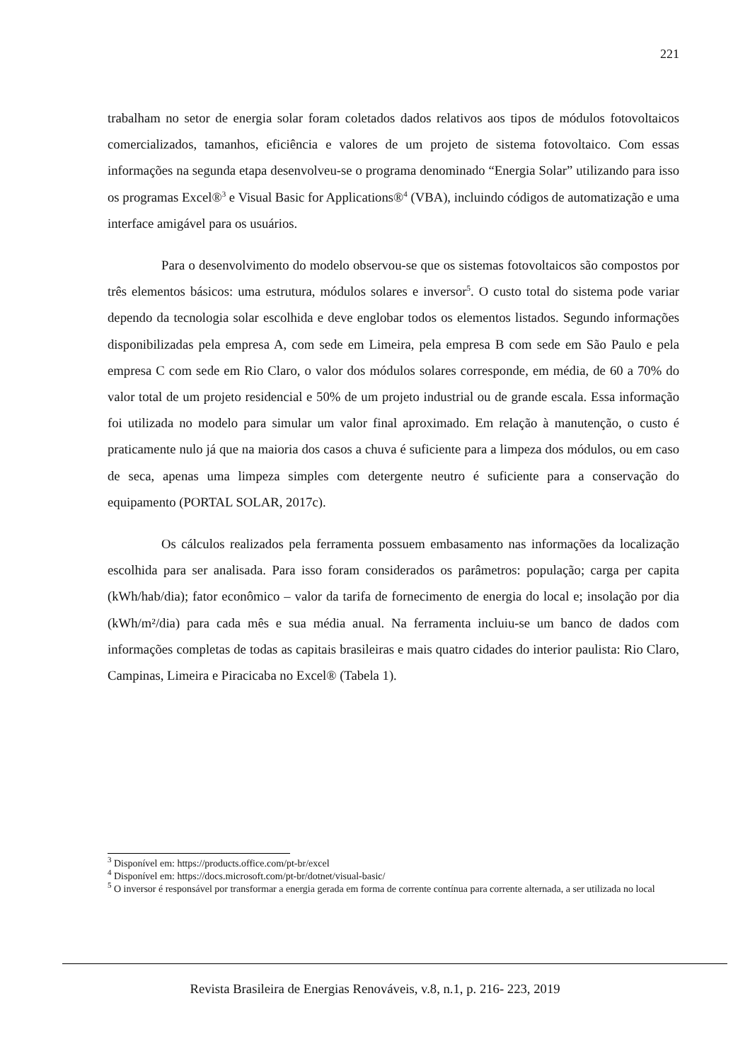221
trabalham no setor de energia solar foram coletados dados relativos aos tipos de módulos fotovoltaicos comercializados, tamanhos, eficiência e valores de um projeto de sistema fotovoltaico. Com essas informações na segunda etapa desenvolveu-se o programa denominado “Energia Solar” utilizando para isso os programas Excel®<sup>3</sup> e Visual Basic for Applications®<sup>4</sup> (VBA), incluindo códigos de automatização e uma interface amigável para os usuários.
Para o desenvolvimento do modelo observou-se que os sistemas fotovoltaicos são compostos por três elementos básicos: uma estrutura, módulos solares e inversor<sup>5</sup>. O custo total do sistema pode variar dependo da tecnologia solar escolhida e deve englobar todos os elementos listados. Segundo informações disponibilizadas pela empresa A, com sede em Limeira, pela empresa B com sede em São Paulo e pela empresa C com sede em Rio Claro, o valor dos módulos solares corresponde, em média, de 60 a 70% do valor total de um projeto residencial e 50% de um projeto industrial ou de grande escala. Essa informação foi utilizada no modelo para simular um valor final aproximado. Em relação à manutenção, o custo é praticamente nulo já que na maioria dos casos a chuva é suficiente para a limpeza dos módulos, ou em caso de seca, apenas uma limpeza simples com detergente neutro é suficiente para a conservação do equipamento (PORTAL SOLAR, 2017c).
Os cálculos realizados pela ferramenta possuem embasamento nas informações da localização escolhida para ser analisada. Para isso foram considerados os parâmetros: população; carga per capita (kWh/hab/dia); fator econômico – valor da tarifa de fornecimento de energia do local e; insolação por dia (kWh/m²/dia) para cada mês e sua média anual. Na ferramenta incluiu-se um banco de dados com informações completas de todas as capitais brasileiras e mais quatro cidades do interior paulista: Rio Claro, Campinas, Limeira e Piracicaba no Excel® (Tabela 1).
<sup>3</sup> Disponível em: https://products.office.com/pt-br/excel
<sup>4</sup> Disponível em: https://docs.microsoft.com/pt-br/dotnet/visual-basic/
<sup>5</sup> O inversor é responsável por transformar a energia gerada em forma de corrente contínua para corrente alternada, a ser utilizada no local
Revista Brasileira de Energias Renováveis, v.8, n.1, p. 216- 223, 2019